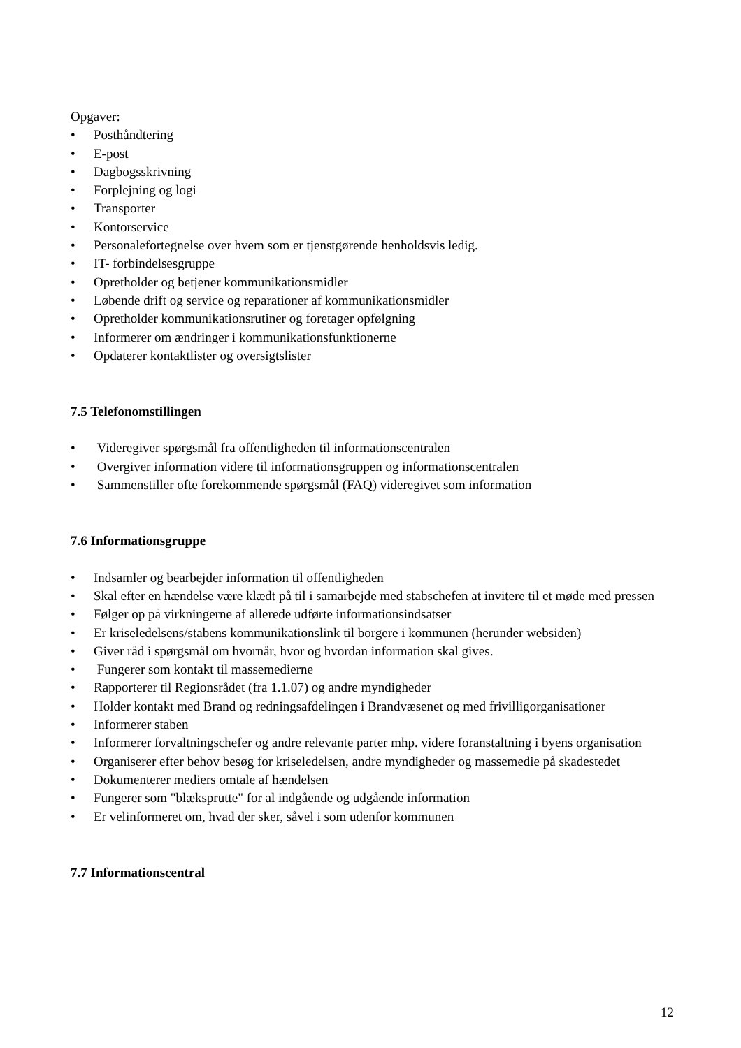Opgaver:
• Posthåndtering
• E-post
• Dagbogsskrivning
• Forplejning og logi
• Transporter
• Kontorservice
• Personalefortegnelse over hvem som er tjenstgørende henholdsvis ledig.
• IT- forbindelsesgruppe
• Opretholder og betjener kommunikationsmidler
• Løbende drift og service og reparationer af kommunikationsmidler
• Opretholder kommunikationsrutiner og foretager opfølgning
• Informerer om ændringer i kommunikationsfunktionerne
• Opdaterer kontaktlister og oversigtslister
7.5 Telefonomstillingen
• Videregiver spørgsmål fra offentligheden til informationscentralen
• Overgiver information videre til informationsgruppen og informationscentralen
• Sammenstiller ofte forekommende spørgsmål (FAQ) videregivet som information
7.6 Informationsgruppe
• Indsamler og bearbejder information til offentligheden
• Skal efter en hændelse være klædt på til i samarbejde med stabschefen at invitere til et møde med pressen
• Følger op på virkningerne af allerede udførte informationsindsatser
• Er kriseledelsens/stabens kommunikationslink til borgere i kommunen (herunder websiden)
• Giver råd i spørgsmål om hvornår, hvor og hvordan information skal gives.
• Fungerer som kontakt til massemedierne
• Rapporterer til Regionsrådet (fra 1.1.07) og andre myndigheder
• Holder kontakt med Brand og redningsafdelingen i Brandvæsenet og med frivilligorganisationer
• Informerer staben
• Informerer forvaltningschefer og andre relevante parter mhp. videre foranstaltning i byens organisation
• Organiserer efter behov besøg for kriseledelsen, andre myndigheder og massemedie på skadestedet
• Dokumenterer mediers omtale af hændelsen
• Fungerer som "blæksprutte" for al indgående og udgående information
• Er velinformeret om, hvad der sker, såvel i som udenfor kommunen
7.7 Informationscentral
12